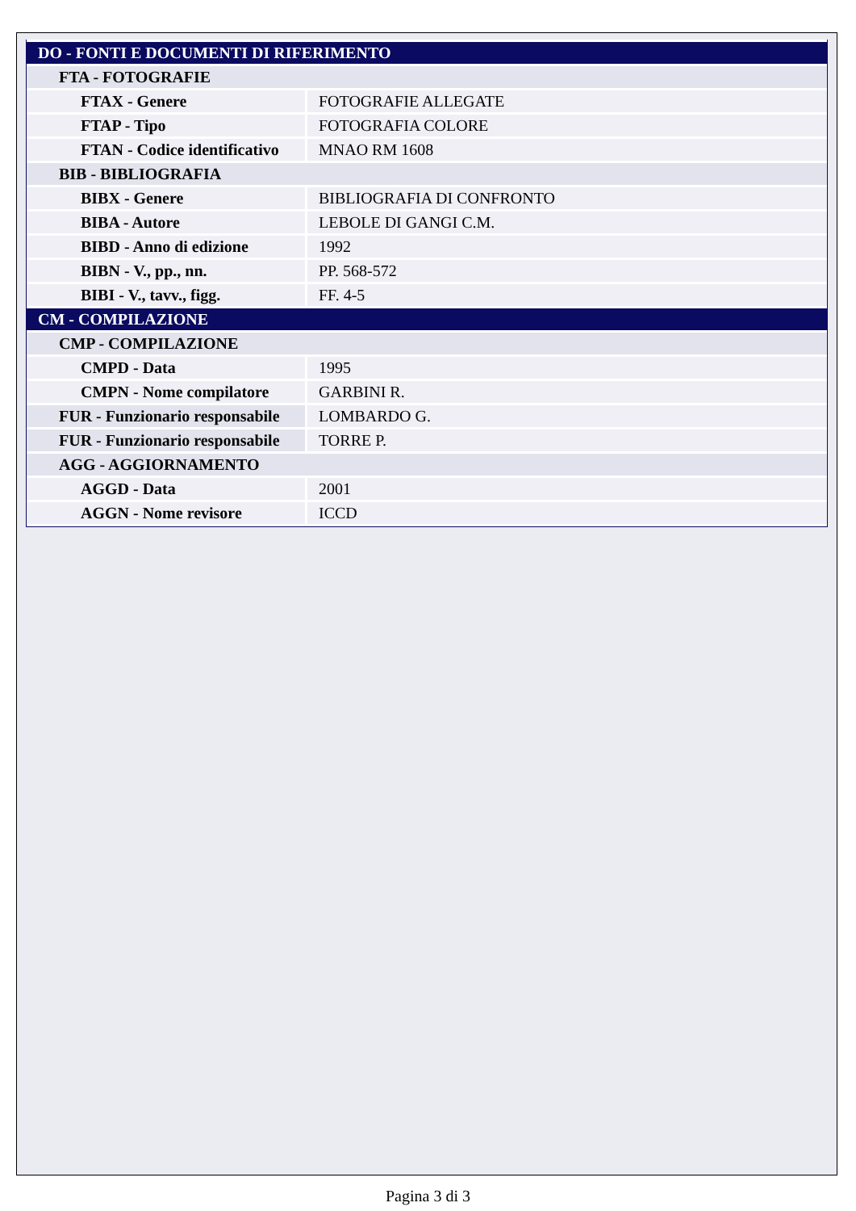| DO - FONTI E DOCUMENTI DI RIFERIMENTO | |
| FTA - FOTOGRAFIE | |
| FTAX - Genere | FOTOGRAFIE ALLEGATE |
| FTAP - Tipo | FOTOGRAFIA COLORE |
| FTAN - Codice identificativo | MNAO RM 1608 |
| BIB - BIBLIOGRAFIA | |
| BIBX - Genere | BIBLIOGRAFIA DI CONFRONTO |
| BIBA - Autore | LEBOLE DI GANGI C.M. |
| BIBD - Anno di edizione | 1992 |
| BIBN - V., pp., nn. | PP. 568-572 |
| BIBI - V., tavv., figg. | FF. 4-5 |
| CM - COMPILAZIONE | |
| CMP - COMPILAZIONE | |
| CMPD - Data | 1995 |
| CMPN - Nome compilatore | GARBINI R. |
| FUR - Funzionario responsabile | LOMBARDO G. |
| FUR - Funzionario responsabile | TORRE P. |
| AGG - AGGIORNAMENTO | |
| AGGD - Data | 2001 |
| AGGN - Nome revisore | ICCD |
Pagina 3 di 3